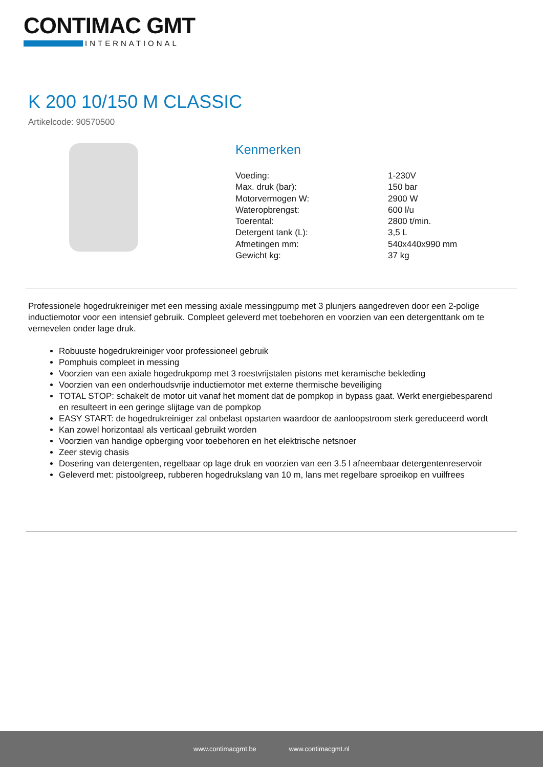CONTIMAC GMT
INTERNATIONAL
K 200 10/150 M CLASSIC
Artikelcode: 90570500
Kenmerken
| Voeding: | 1-230V |
| Max. druk (bar): | 150 bar |
| Motorvermogen W: | 2900 W |
| Wateropbrengst: | 600 l/u |
| Toerental: | 2800 t/min. |
| Detergent tank (L): | 3,5 L |
| Afmetingen mm: | 540x440x990 mm |
| Gewicht kg: | 37 kg |
Professionele hogedrukreiniger met een messing axiale messingpump met 3 plunjers aangedreven door een 2-polige inductiemotor voor een intensief gebruik. Compleet geleverd met toebehoren en voorzien van een detergenttank om te vernevelen onder lage druk.
Robuuste hogedrukreiniger voor professioneel gebruik
Pomphuis compleet in messing
Voorzien van een axiale hogedrukpomp met 3 roestvrijstalen pistons met keramische bekleding
Voorzien van een onderhoudsvrije inductiemotor met externe thermische beveiliging
TOTAL STOP: schakelt de motor uit vanaf het moment dat de pompkop in bypass gaat. Werkt energiebesparend en resulteert in een geringe slijtage van de pompkop
EASY START: de hogedrukreiniger zal onbelast opstarten waardoor de aanloopstroom sterk gereduceerd wordt
Kan zowel horizontaal als verticaal gebruikt worden
Voorzien van handige opberging voor toebehoren en het elektrische netsnoer
Zeer stevig chasis
Dosering van detergenten, regelbaar op lage druk en voorzien van een 3.5 l afneembaar detergentenreservoir
Geleverd met: pistoolgreep, rubberen hogedrukslang van 10 m, lans met regelbare sproeikop en vuilfrees
www.contimacgmt.be www.contimacgmt.nl